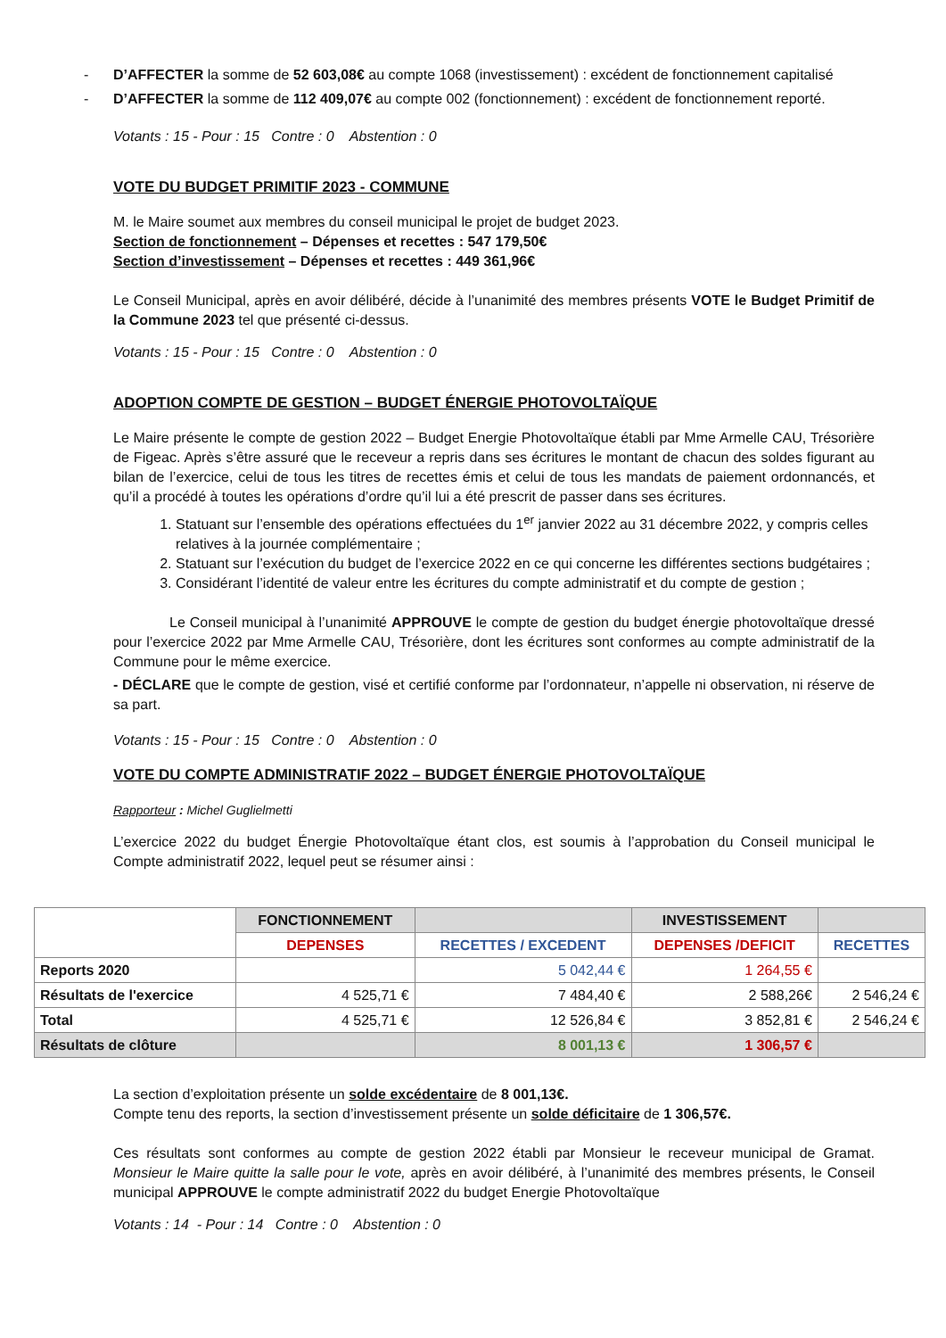- D’AFFECTER la somme de 52 603,08€ au compte 1068 (investissement) : excédent de fonctionnement capitalisé
- D’AFFECTER la somme de 112 409,07€ au compte 002 (fonctionnement) : excédent de fonctionnement reporté.
Votants : 15 - Pour : 15 Contre : 0 Abstention : 0
VOTE DU BUDGET PRIMITIF 2023 - COMMUNE
M. le Maire soumet aux membres du conseil municipal le projet de budget 2023.
Section de fonctionnement – Dépenses et recettes : 547 179,50€
Section d’investissement – Dépenses et recettes : 449 361,96€
Le Conseil Municipal, après en avoir délibéré, décide à l’unanimité des membres présents VOTE le Budget Primitif de la Commune 2023 tel que présenté ci-dessus.
Votants : 15 - Pour : 15 Contre : 0 Abstention : 0
ADOPTION COMPTE DE GESTION – BUDGET ÉNERGIE PHOTOVOLTAÏQUE
Le Maire présente le compte de gestion 2022 – Budget Energie Photovoltaïque établi par Mme Armelle CAU, Trésorière de Figeac. Après s’être assuré que le receveur a repris dans ses écritures le montant de chacun des soldes figurant au bilan de l’exercice, celui de tous les titres de recettes émis et celui de tous les mandats de paiement ordonnancés, et qu’il a procédé à toutes les opérations d’ordre qu’il lui a été prescrit de passer dans ses écritures.
1. Statuant sur l’ensemble des opérations effectuées du 1<sup>er</sup> janvier 2022 au 31 décembre 2022, y compris celles relatives à la journée complémentaire ;
2. Statuant sur l’exécution du budget de l’exercice 2022 en ce qui concerne les différentes sections budgétaires ;
3. Considérant l’identité de valeur entre les écritures du compte administratif et du compte de gestion ;
Le Conseil municipal à l’unanimité APPROUVE le compte de gestion du budget énergie photovoltaïque dressé pour l’exercice 2022 par Mme Armelle CAU, Trésorière, dont les écritures sont conformes au compte administratif de la Commune pour le même exercice.
- DÉCLARE que le compte de gestion, visé et certifié conforme par l’ordonnateur, n’appelle ni observation, ni réserve de sa part.
Votants : 15 - Pour : 15 Contre : 0 Abstention : 0
VOTE DU COMPTE ADMINISTRATIF 2022 – BUDGET ÉNERGIE PHOTOVOLTAÏQUE
Rapporteur : Michel Guglielmetti
L’exercice 2022 du budget Énergie Photovoltaïque étant clos, est soumis à l’approbation du Conseil municipal le Compte administratif 2022, lequel peut se résumer ainsi :
| | FONCTIONNEMENT | | INVESTISSEMENT | |
| --- | --- | --- | --- | --- |
| | DEPENSES | RECETTES / EXCEDENT | DEPENSES /DEFICIT | RECETTES |
| Reports 2020 | | 5 042,44 € | 1 264,55 € | |
| Résultats de l'exercice | 4 525,71 € | 7 484,40 € | 2 588,26€ | 2 546,24 € |
| Total | 4 525,71 € | 12 526,84 € | 3 852,81 € | 2 546,24 € |
| Résultats de clôture | | 8 001,13 € | 1 306,57 € | |
La section d’exploitation présente un solde excédentaire de 8 001,13€.
Compte tenu des reports, la section d’investissement présente un solde déficitaire de 1 306,57€.
Ces résultats sont conformes au compte de gestion 2022 établi par Monsieur le receveur municipal de Gramat. Monsieur le Maire quitte la salle pour le vote, après en avoir délibéré, à l’unanimité des membres présents, le Conseil municipal APPROUVE le compte administratif 2022 du budget Energie Photovoltaïque
Votants : 14 - Pour : 14 Contre : 0 Abstention : 0